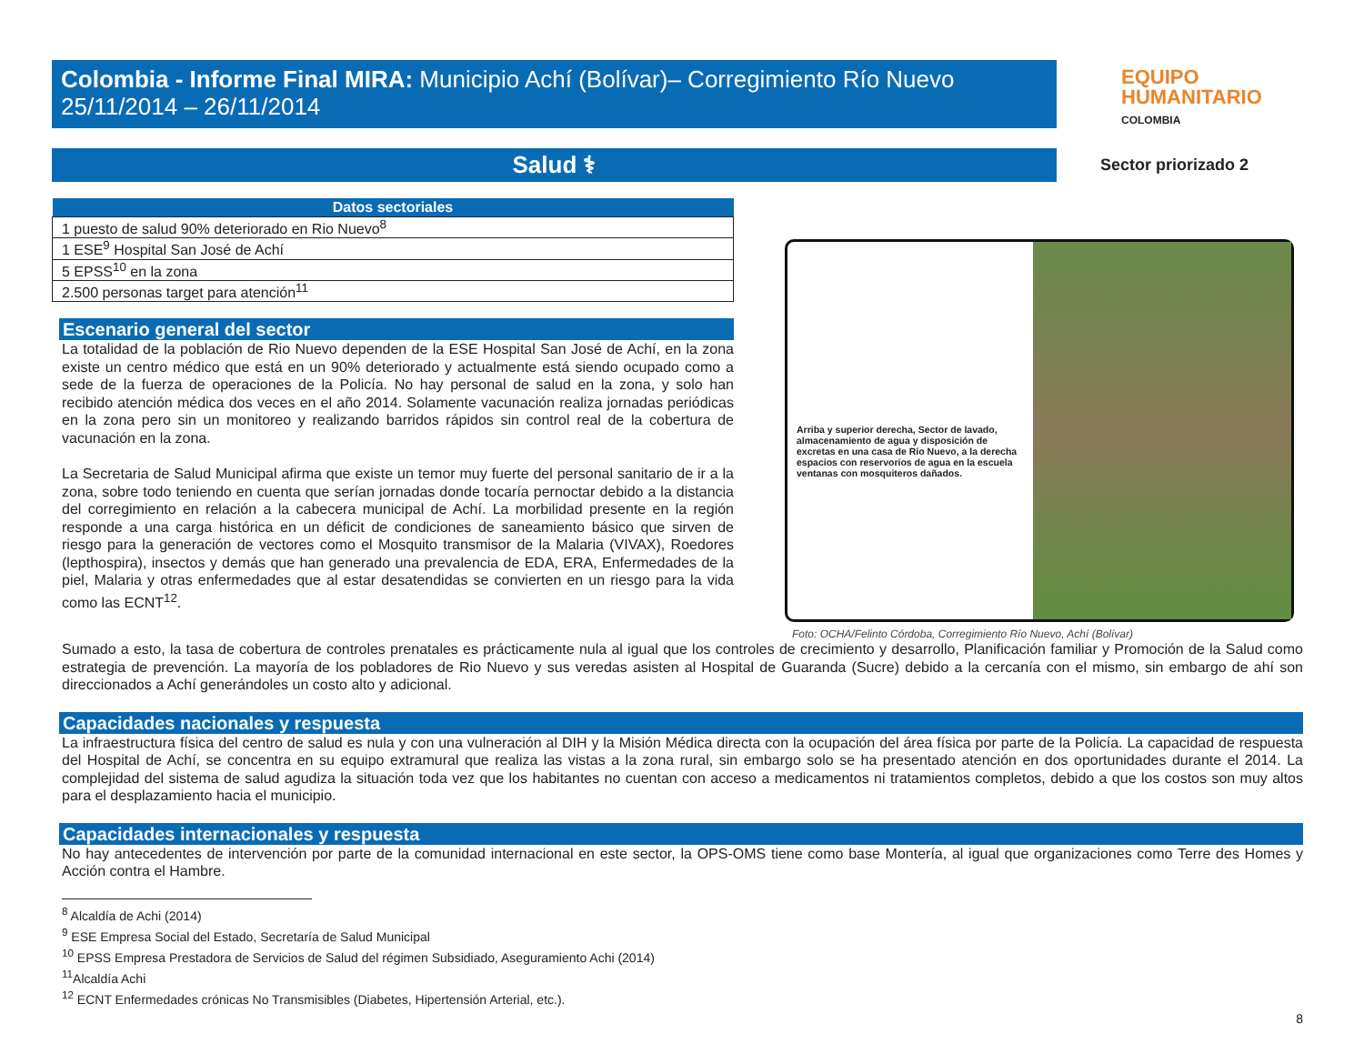Colombia - Informe Final MIRA: Municipio Achí (Bolívar)– Corregimiento Río Nuevo
25/11/2014 – 26/11/2014
EQUIPO
HUMANITARIO
COLOMBIA
Salud ⚕
Sector priorizado 2
| Datos sectoriales |
| --- |
| 1 puesto de salud 90% deteriorado en Rio Nuevo<sup>8</sup> |
| 1 ESE<sup>9</sup> Hospital San José de Achí |
| 5 EPSS<sup>10</sup> en la zona |
| 2.500 personas target para atención<sup>11</sup> |
Escenario general del sector
La totalidad de la población de Rio Nuevo dependen de la ESE Hospital San José de Achí, en la zona existe un centro médico que está en un 90% deteriorado y actualmente está siendo ocupado como a sede de la fuerza de operaciones de la Policía. No hay personal de salud en la zona, y solo han recibido atención médica dos veces en el año 2014. Solamente vacunación realiza jornadas periódicas en la zona pero sin un monitoreo y realizando barridos rápidos sin control real de la cobertura de vacunación en la zona.
La Secretaria de Salud Municipal afirma que existe un temor muy fuerte del personal sanitario de ir a la zona, sobre todo teniendo en cuenta que serían jornadas donde tocaría pernoctar debido a la distancia del corregimiento en relación a la cabecera municipal de Achí. La morbilidad presente en la región responde a una carga histórica en un déficit de condiciones de saneamiento básico que sirven de riesgo para la generación de vectores como el Mosquito transmisor de la Malaria (VIVAX), Roedores (lepthospira), insectos y demás que han generado una prevalencia de EDA, ERA, Enfermedades de la piel, Malaria y otras enfermedades que al estar desatendidas se convierten en un riesgo para la vida como las ECNT<sup>12</sup>.
Arriba y superior derecha, Sector de lavado, almacenamiento de agua y disposición de excretas en una casa de Río Nuevo, a la derecha espacios con reservorios de agua en la escuela ventanas con mosquiteros dañados.
Foto: OCHA/Felinto Córdoba, Corregimiento Río Nuevo, Achí (Bolívar)
Sumado a esto, la tasa de cobertura de controles prenatales es prácticamente nula al igual que los controles de crecimiento y desarrollo, Planificación familiar y Promoción de la Salud como estrategia de prevención. La mayoría de los pobladores de Rio Nuevo y sus veredas asisten al Hospital de Guaranda (Sucre) debido a la cercanía con el mismo, sin embargo de ahí son direccionados a Achí generándoles un costo alto y adicional.
Capacidades nacionales y respuesta
La infraestructura física del centro de salud es nula y con una vulneración al DIH y la Misión Médica directa con la ocupación del área física por parte de la Policía. La capacidad de respuesta del Hospital de Achí, se concentra en su equipo extramural que realiza las vistas a la zona rural, sin embargo solo se ha presentado atención en dos oportunidades durante el 2014. La complejidad del sistema de salud agudiza la situación toda vez que los habitantes no cuentan con acceso a medicamentos ni tratamientos completos, debido a que los costos son muy altos para el desplazamiento hacia el municipio.
Capacidades internacionales y respuesta
No hay antecedentes de intervención por parte de la comunidad internacional en este sector, la OPS-OMS tiene como base Montería, al igual que organizaciones como Terre des Homes y Acción contra el Hambre.
<sup>8</sup> Alcaldía de Achi (2014)
<sup>9</sup> ESE Empresa Social del Estado, Secretaría de Salud Municipal
<sup>10</sup> EPSS Empresa Prestadora de Servicios de Salud del régimen Subsidiado, Aseguramiento Achi (2014)
<sup>11</sup> Alcaldía Achi
<sup>12</sup> ECNT Enfermedades crónicas No Transmisibles (Diabetes, Hipertensión Arterial, etc.).
8